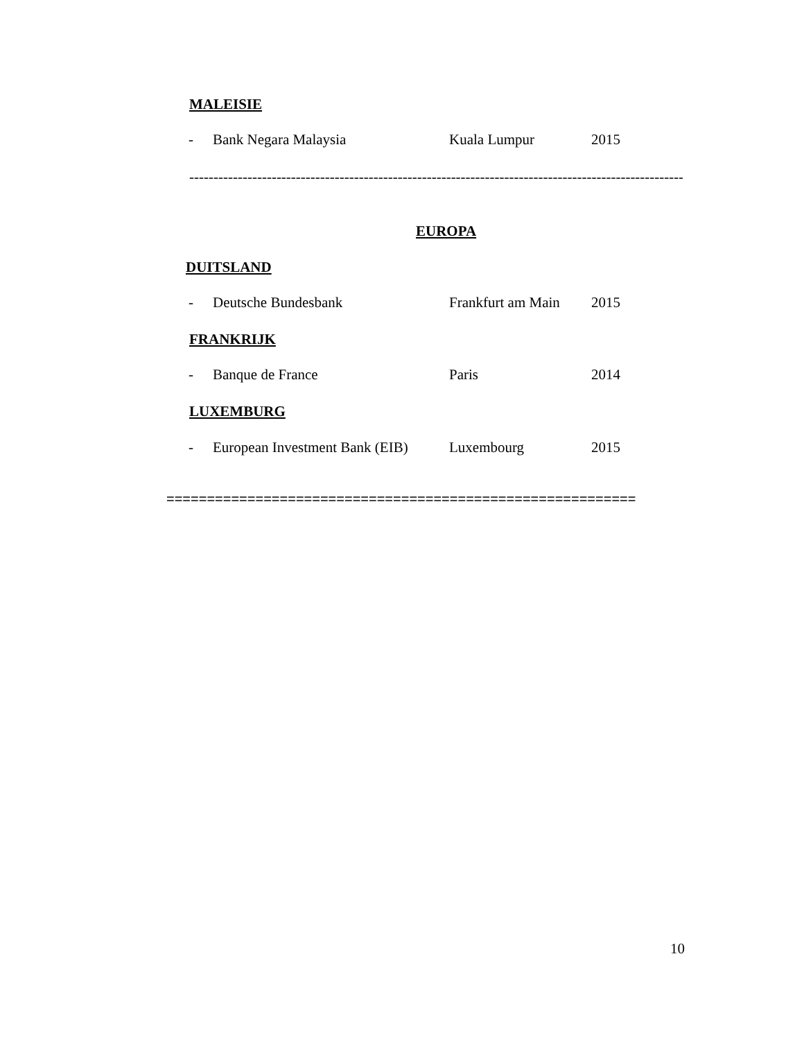MALEISIE
- Bank Negara Malaysia Kuala Lumpur 2015
------------------------------------------------------------------------------------------------------
EUROPA
DUITSLAND
- Deutsche Bundesbank Frankfurt am Main 2015
FRANKRIJK
- Banque de France Paris 2014
LUXEMBURG
- European Investment Bank (EIB) Luxembourg 2015
==========================================================
10